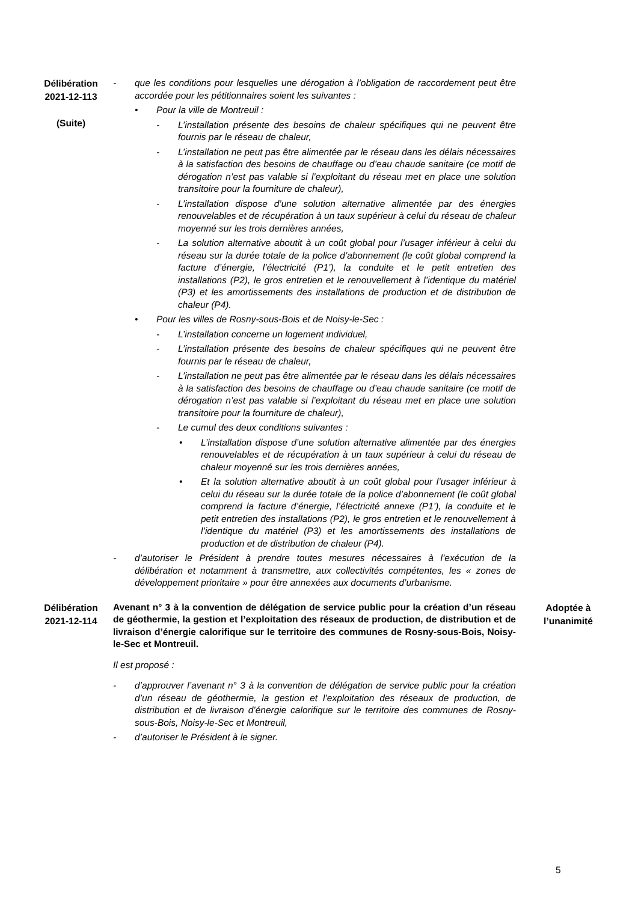Délibération
2021-12-113
(Suite)
- que les conditions pour lesquelles une dérogation à l’obligation de raccordement peut être accordée pour les pétitionnaires soient les suivantes :
• Pour la ville de Montreuil :
- L’installation présente des besoins de chaleur spécifiques qui ne peuvent être fournis par le réseau de chaleur,
- L’installation ne peut pas être alimentée par le réseau dans les délais nécessaires à la satisfaction des besoins de chauffage ou d’eau chaude sanitaire (ce motif de dérogation n’est pas valable si l’exploitant du réseau met en place une solution transitoire pour la fourniture de chaleur),
- L’installation dispose d’une solution alternative alimentée par des énergies renouvelables et de récupération à un taux supérieur à celui du réseau de chaleur moyenné sur les trois dernières années,
- La solution alternative aboutit à un coût global pour l’usager inférieur à celui du réseau sur la durée totale de la police d’abonnement (le coût global comprend la facture d’énergie, l’électricité (P1’), la conduite et le petit entretien des installations (P2), le gros entretien et le renouvellement à l’identique du matériel (P3) et les amortissements des installations de production et de distribution de chaleur (P4).
• Pour les villes de Rosny-sous-Bois et de Noisy-le-Sec :
- L’installation concerne un logement individuel,
- L’installation présente des besoins de chaleur spécifiques qui ne peuvent être fournis par le réseau de chaleur,
- L’installation ne peut pas être alimentée par le réseau dans les délais nécessaires à la satisfaction des besoins de chauffage ou d’eau chaude sanitaire (ce motif de dérogation n’est pas valable si l’exploitant du réseau met en place une solution transitoire pour la fourniture de chaleur),
- Le cumul des deux conditions suivantes :
• L’installation dispose d’une solution alternative alimentée par des énergies renouvelables et de récupération à un taux supérieur à celui du réseau de chaleur moyenné sur les trois dernières années,
• Et la solution alternative aboutit à un coût global pour l’usager inférieur à celui du réseau sur la durée totale de la police d’abonnement (le coût global comprend la facture d’énergie, l’électricité annexe (P1’), la conduite et le petit entretien des installations (P2), le gros entretien et le renouvellement à l’identique du matériel (P3) et les amortissements des installations de production et de distribution de chaleur (P4).
- d’autoriser le Président à prendre toutes mesures nécessaires à l’exécution de la délibération et notamment à transmettre, aux collectivités compétentes, les « zones de développement prioritaire » pour être annexées aux documents d’urbanisme.
Délibération
2021-12-114
Avenant n° 3 à la convention de délégation de service public pour la création d’un réseau de géothermie, la gestion et l’exploitation des réseaux de production, de distribution et de livraison d’énergie calorifique sur le territoire des communes de Rosny-sous-Bois, Noisy-le-Sec et Montreuil.
Il est proposé :
- d’approuver l’avenant n° 3 à la convention de délégation de service public pour la création d’un réseau de géothermie, la gestion et l’exploitation des réseaux de production, de distribution et de livraison d’énergie calorifique sur le territoire des communes de Rosny-sous-Bois, Noisy-le-Sec et Montreuil,
- d’autoriser le Président à le signer.
Adoptée à
l’unanimité
5